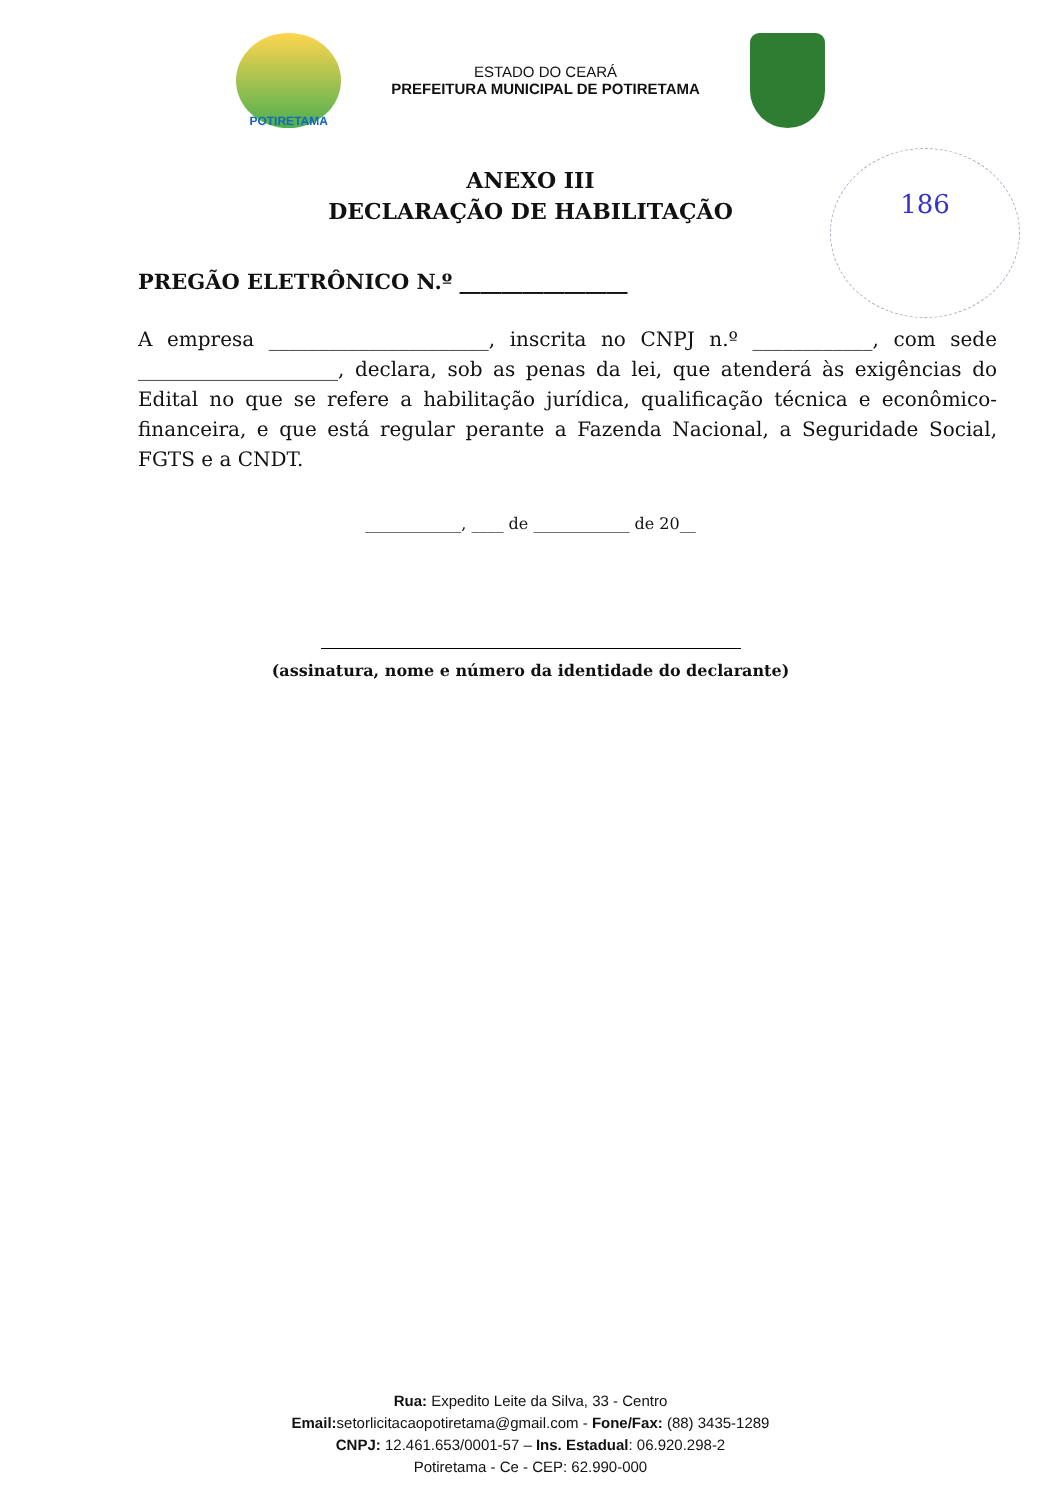POTIRETAMA
ESTADO DO CEARÁ
PREFEITURA MUNICIPAL DE POTIRETAMA
ANEXO III
DECLARAÇÃO DE HABILITAÇÃO
186
PREGÃO ELETRÔNICO N.º ________________
A empresa ______________________, inscrita no CNPJ n.º ____________, com sede ____________________, declara, sob as penas da lei, que atenderá às exigências do Edital no que se refere a habilitação jurídica, qualificação técnica e econômico-financeira, e que está regular perante a Fazenda Nacional, a Seguridade Social, FGTS e a CNDT.
____________, ____ de ____________ de 20__
(assinatura, nome e número da identidade do declarante)
Rua: Expedito Leite da Silva, 33 - Centro
Email: setorlicitacaopotiretama@gmail.com - Fone/Fax: (88) 3435-1289
CNPJ: 12.461.653/0001-57 – Ins. Estadual: 06.920.298-2
Potiretama - Ce - CEP: 62.990-000